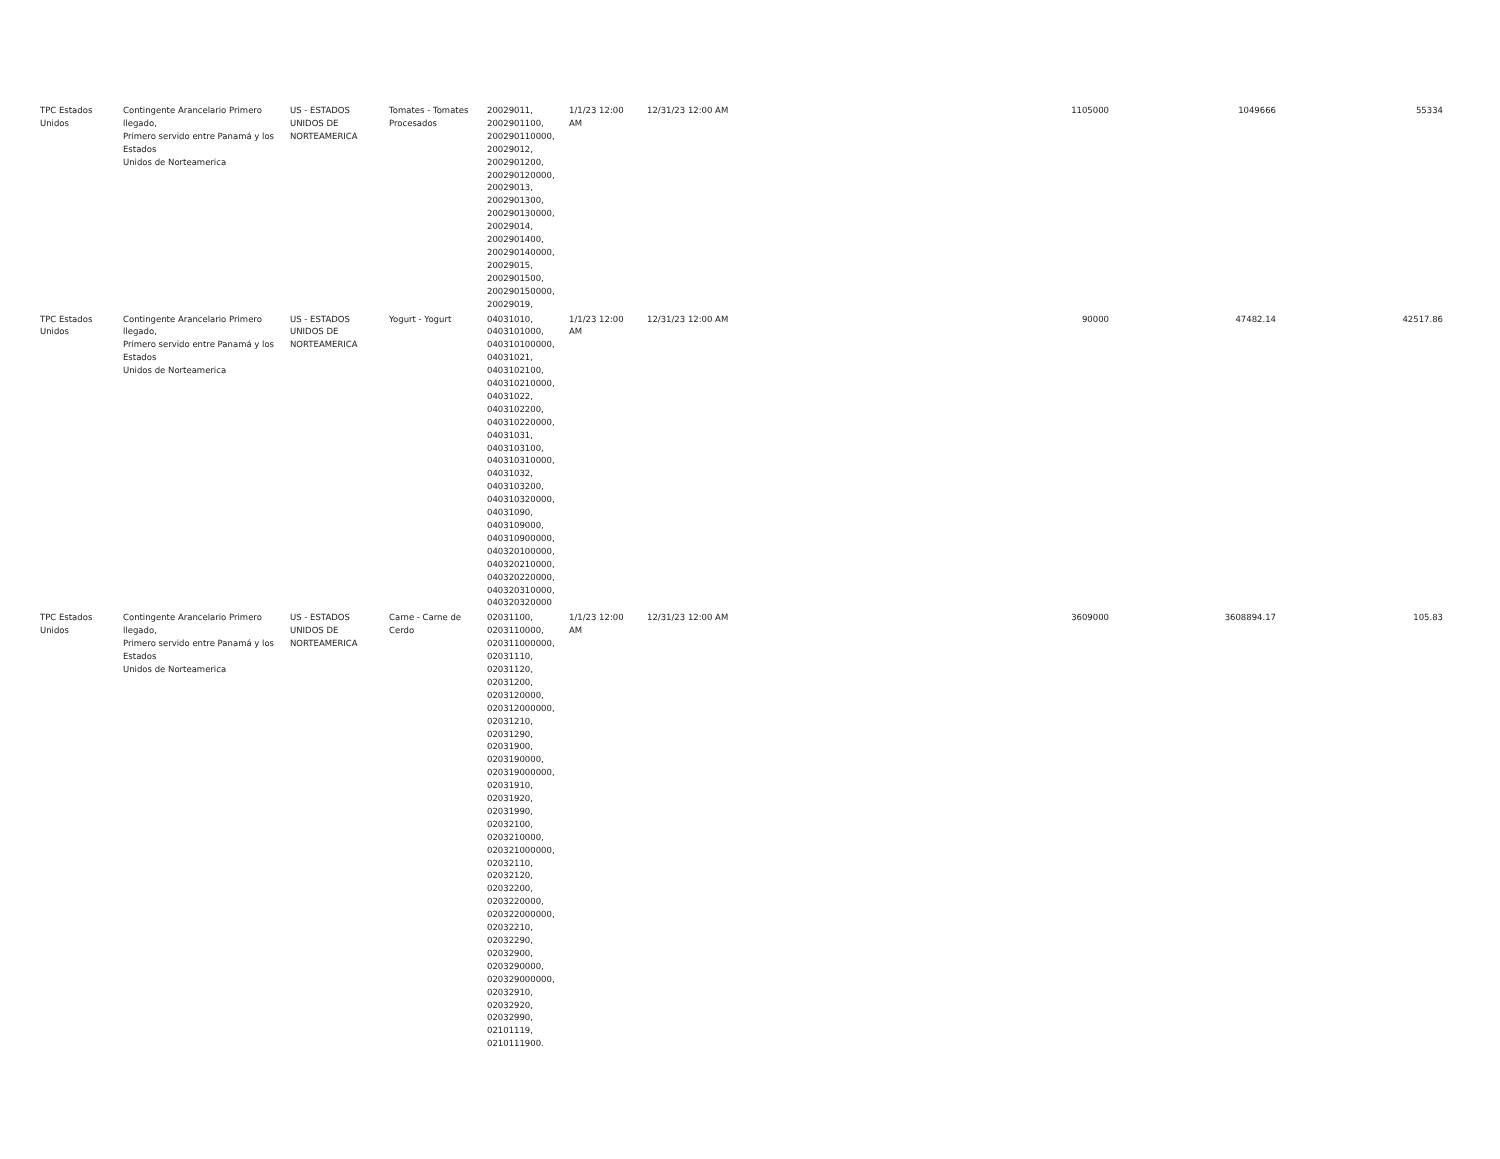| TPC Estados Unidos | Contingente Arancelario Primero llegado, Primero servido entre Panamá y los Estados Unidos de Norteamerica | US - ESTADOS UNIDOS DE NORTEAMERICA | Tomates - Tomates Procesados | 20029011, 2002901100, 200290110000, 20029012, 2002901200, 200290120000, 20029013, 2002901300, 200290130000, 20029014, 2002901400, 200290140000, 20029015, 2002901500, 200290150000, 20029019, | 1/1/23 12:00 AM | 12/31/23 12:00 AM | 1105000 | 1049666 | 55334 |
| TPC Estados Unidos | Contingente Arancelario Primero llegado, Primero servido entre Panamá y los Estados Unidos de Norteamerica | US - ESTADOS UNIDOS DE NORTEAMERICA | Yogurt - Yogurt | 04031010, 0403101000, 040310100000, 04031021, 0403102100, 040310210000, 04031022, 0403102200, 040310220000, 04031031, 0403103100, 040310310000, 04031032, 0403103200, 040310320000, 04031090, 0403109000, 040310900000, 040320100000, 040320210000, 040320220000, 040320310000, 040320320000 | 1/1/23 12:00 AM | 12/31/23 12:00 AM | 90000 | 47482.14 | 42517.86 |
| TPC Estados Unidos | Contingente Arancelario Primero llegado, Primero servido entre Panamá y los Estados Unidos de Norteamerica | US - ESTADOS UNIDOS DE NORTEAMERICA | Carne - Carne de Cerdo | 02031100, 0203110000, 020311000000, 02031110, 02031120, 02031200, 0203120000, 020312000000, 02031210, 02031290, 02031900, 0203190000, 020319000000, 02031910, 02031920, 02031990, 02032100, 0203210000, 020321000000, 02032110, 02032120, 02032200, 0203220000, 020322000000, 02032210, 02032290, 02032900, 0203290000, 020329000000, 02032910, 02032920, 02032990, 02101119, 0210111900. | 1/1/23 12:00 AM | 12/31/23 12:00 AM | 3609000 | 3608894.17 | 105.83 |